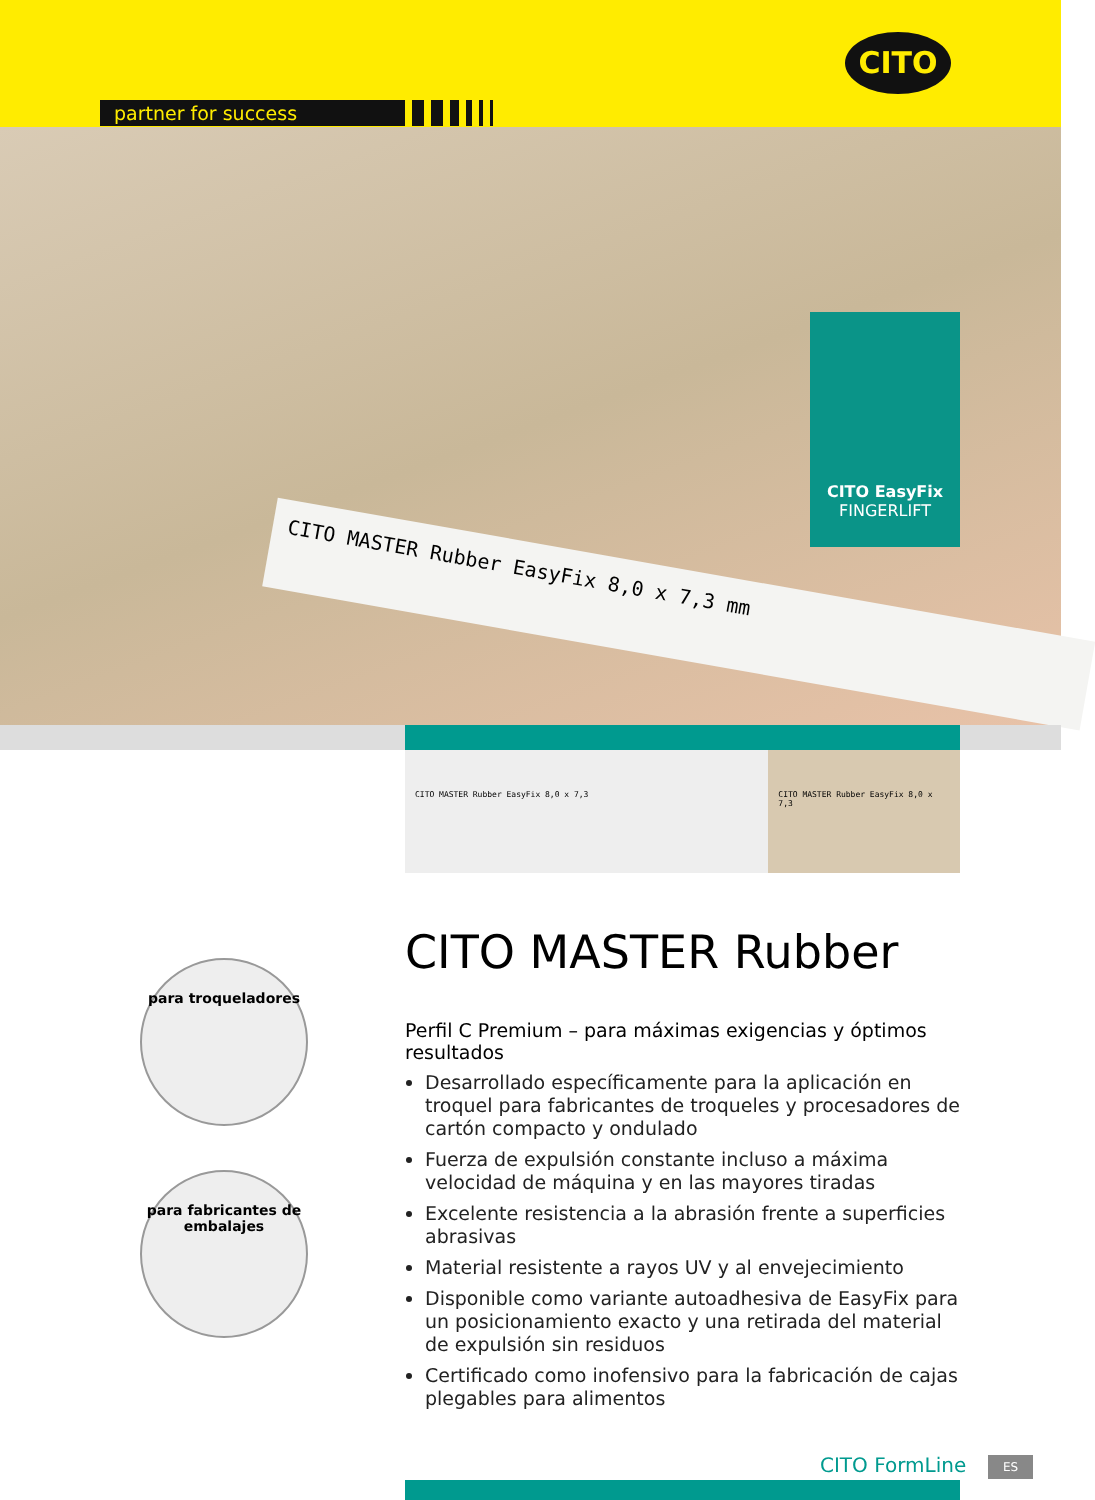partner for success
CITO
CITO MASTER Rubber EasyFix 8,0 x 7,3 mm
CITO EasyFix
FINGERLIFT
CITO MASTER Rubber EasyFix 8,0 x 7,3
CITO MASTER Rubber EasyFix 8,0 x 7,3
para troqueladores
para fabricantes de embalajes
CITO MASTER Rubber
Perfil C Premium – para máximas exigencias y óptimos resultados
Desarrollado específicamente para la aplicación en troquel para fabricantes de troqueles y procesadores de cartón compacto y ondulado
Fuerza de expulsión constante incluso a máxima velocidad de máquina y en las mayores tiradas
Excelente resistencia a la abrasión frente a superficies abrasivas
Material resistente a rayos UV y al envejecimiento
Disponible como variante autoadhesiva de EasyFix para un posicionamiento exacto y una retirada del material de expulsión sin residuos
Certificado como inofensivo para la fabricación de cajas plegables para alimentos
CITO FormLine ES